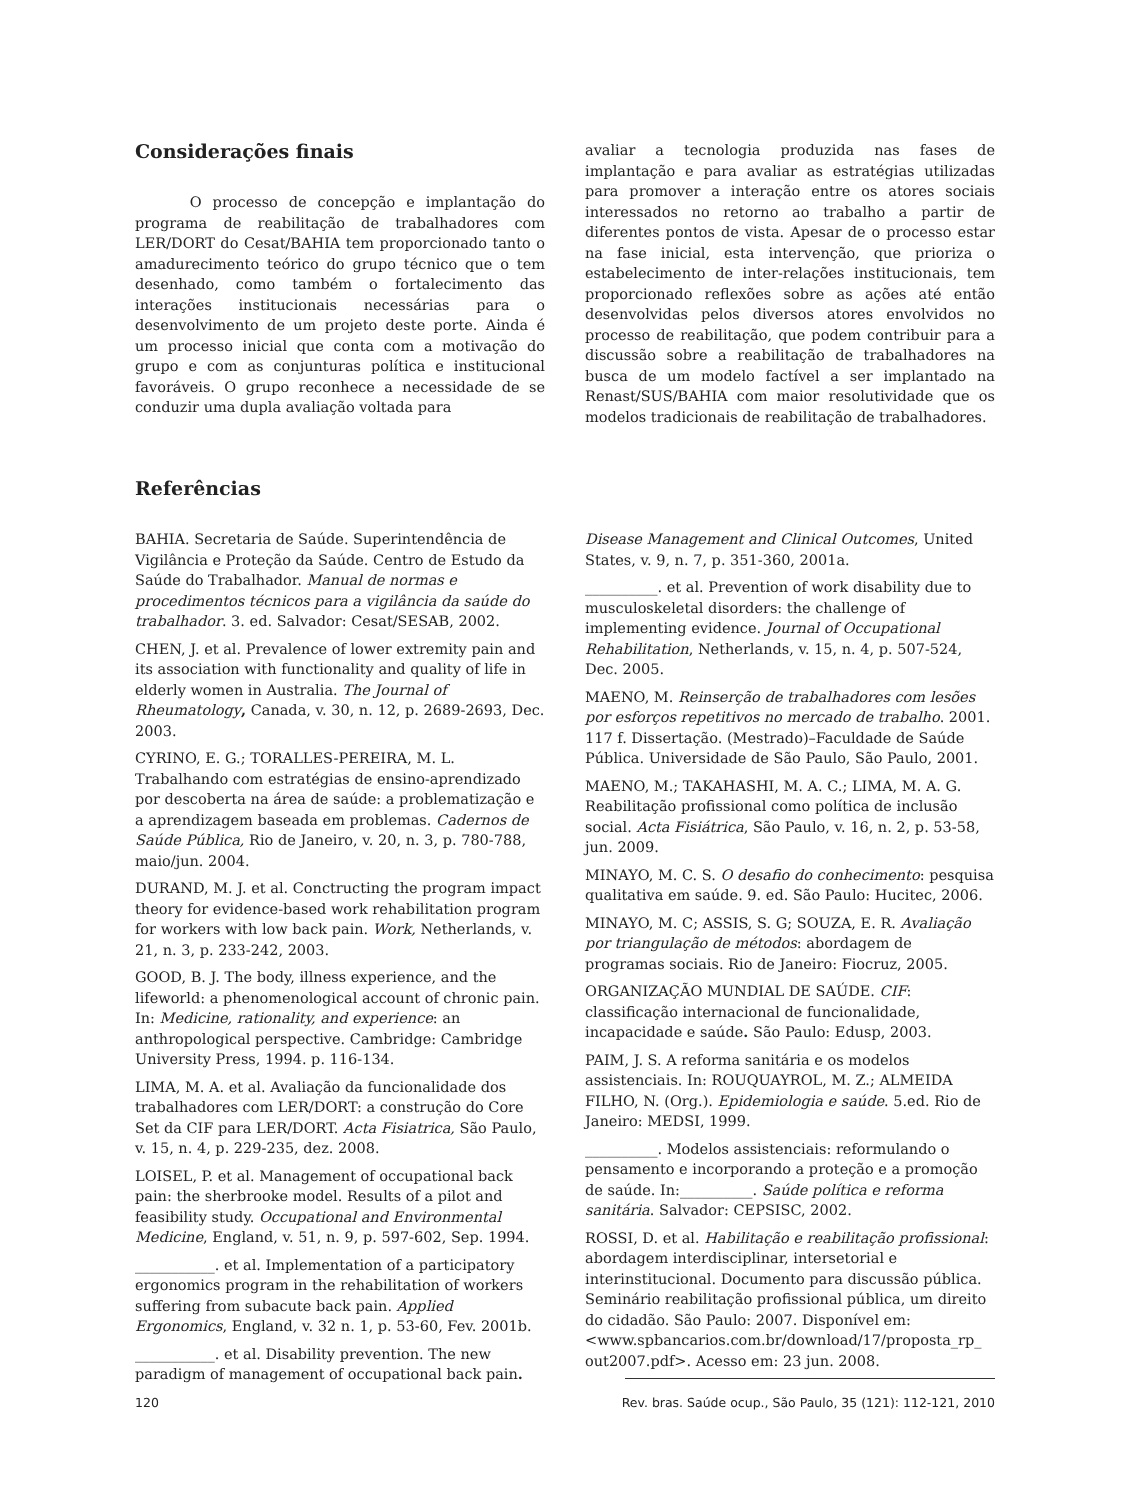Considerações finais
O processo de concepção e implantação do programa de reabilitação de trabalhadores com LER/DORT do Cesat/BAHIA tem proporcionado tanto o amadurecimento teórico do grupo técnico que o tem desenhado, como também o fortalecimento das interações institucionais necessárias para o desenvolvimento de um projeto deste porte. Ainda é um processo inicial que conta com a motivação do grupo e com as conjunturas política e institucional favoráveis. O grupo reconhece a necessidade de se conduzir uma dupla avaliação voltada para
avaliar a tecnologia produzida nas fases de implantação e para avaliar as estratégias utilizadas para promover a interação entre os atores sociais interessados no retorno ao trabalho a partir de diferentes pontos de vista. Apesar de o processo estar na fase inicial, esta intervenção, que prioriza o estabelecimento de inter-relações institucionais, tem proporcionado reflexões sobre as ações até então desenvolvidas pelos diversos atores envolvidos no processo de reabilitação, que podem contribuir para a discussão sobre a reabilitação de trabalhadores na busca de um modelo factível a ser implantado na Renast/SUS/BAHIA com maior resolutividade que os modelos tradicionais de reabilitação de trabalhadores.
Referências
BAHIA. Secretaria de Saúde. Superintendência de Vigilância e Proteção da Saúde. Centro de Estudo da Saúde do Trabalhador. Manual de normas e procedimentos técnicos para a vigilância da saúde do trabalhador. 3. ed. Salvador: Cesat/SESAB, 2002.
CHEN, J. et al. Prevalence of lower extremity pain and its association with functionality and quality of life in elderly women in Australia. The Journal of Rheumatology, Canada, v. 30, n. 12, p. 2689-2693, Dec. 2003.
CYRINO, E. G.; TORALLES-PEREIRA, M. L. Trabalhando com estratégias de ensino-aprendizado por descoberta na área de saúde: a problematização e a aprendizagem baseada em problemas. Cadernos de Saúde Pública, Rio de Janeiro, v. 20, n. 3, p. 780-788, maio/jun. 2004.
DURAND, M. J. et al. Conctructing the program impact theory for evidence-based work rehabilitation program for workers with low back pain. Work, Netherlands, v. 21, n. 3, p. 233-242, 2003.
GOOD, B. J. The body, illness experience, and the lifeworld: a phenomenological account of chronic pain. In: Medicine, rationality, and experience: an anthropological perspective. Cambridge: Cambridge University Press, 1994. p. 116-134.
LIMA, M. A. et al. Avaliação da funcionalidade dos trabalhadores com LER/DORT: a construção do Core Set da CIF para LER/DORT. Acta Fisiatrica, São Paulo, v. 15, n. 4, p. 229-235, dez. 2008.
LOISEL, P. et al. Management of occupational back pain: the sherbrooke model. Results of a pilot and feasibility study. Occupational and Environmental Medicine, England, v. 51, n. 9, p. 597-602, Sep. 1994.
___________. et al. Implementation of a participatory ergonomics program in the rehabilitation of workers suffering from subacute back pain. Applied Ergonomics, England, v. 32 n. 1, p. 53-60, Fev. 2001b.
___________. et al. Disability prevention. The new paradigm of management of occupational back pain.
Disease Management and Clinical Outcomes, United States, v. 9, n. 7, p. 351-360, 2001a.
__________. et al. Prevention of work disability due to musculoskeletal disorders: the challenge of implementing evidence. Journal of Occupational Rehabilitation, Netherlands, v. 15, n. 4, p. 507-524, Dec. 2005.
MAENO, M. Reinserção de trabalhadores com lesões por esforços repetitivos no mercado de trabalho. 2001. 117 f. Dissertação. (Mestrado)–Faculdade de Saúde Pública. Universidade de São Paulo, São Paulo, 2001.
MAENO, M.; TAKAHASHI, M. A. C.; LIMA, M. A. G. Reabilitação profissional como política de inclusão social. Acta Fisiátrica, São Paulo, v. 16, n. 2, p. 53-58, jun. 2009.
MINAYO, M. C. S. O desafio do conhecimento: pesquisa qualitativa em saúde. 9. ed. São Paulo: Hucitec, 2006.
MINAYO, M. C; ASSIS, S. G; SOUZA, E. R. Avaliação por triangulação de métodos: abordagem de programas sociais. Rio de Janeiro: Fiocruz, 2005.
ORGANIZAÇÃO MUNDIAL DE SAÚDE. CIF: classificação internacional de funcionalidade, incapacidade e saúde. São Paulo: Edusp, 2003.
PAIM, J. S. A reforma sanitária e os modelos assistenciais. In: ROUQUAYROL, M. Z.; ALMEIDA FILHO, N. (Org.). Epidemiologia e saúde. 5.ed. Rio de Janeiro: MEDSI, 1999.
__________. Modelos assistenciais: reformulando o pensamento e incorporando a proteção e a promoção de saúde. In:__________. Saúde política e reforma sanitária. Salvador: CEPSISC, 2002.
ROSSI, D. et al. Habilitação e reabilitação profissional: abordagem interdisciplinar, intersetorial e interinstitucional. Documento para discussão pública. Seminário reabilitação profissional pública, um direito do cidadão. São Paulo: 2007. Disponível em: <www.spbancarios.com.br/download/17/proposta_rp_ out2007.pdf>. Acesso em: 23 jun. 2008.
120 Rev. bras. Saúde ocup., São Paulo, 35 (121): 112-121, 2010